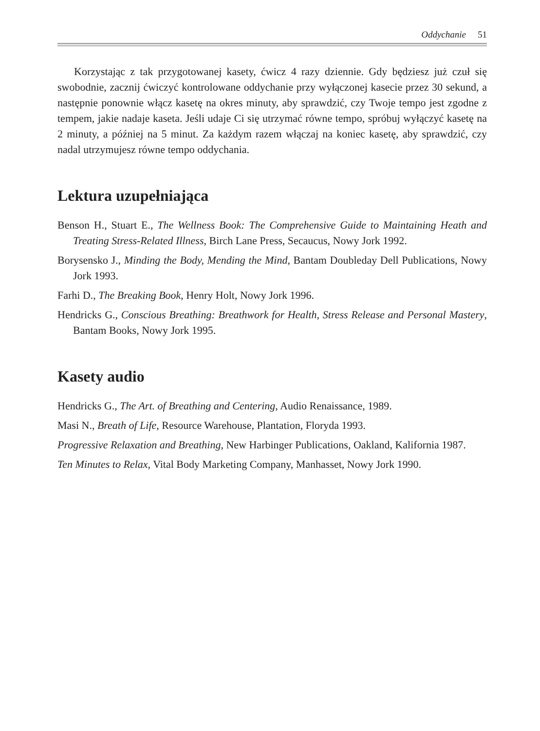Oddychanie 51
Korzystając z tak przygotowanej kasety, ćwicz 4 razy dziennie. Gdy będziesz już czuł się swobodnie, zacznij ćwiczyć kontrolowane oddychanie przy wyłączonej kasecie przez 30 sekund, a następnie ponownie włącz kasetę na okres minuty, aby sprawdzić, czy Twoje tempo jest zgodne z tempem, jakie nadaje kaseta. Jeśli udaje Ci się utrzymać równe tempo, spróbuj wyłączyć kasetę na 2 minuty, a później na 5 minut. Za każdym razem włączaj na koniec kasetę, aby sprawdzić, czy nadal utrzymujesz równe tempo oddychania.
Lektura uzupełniająca
Benson H., Stuart E., The Wellness Book: The Comprehensive Guide to Maintaining Heath and Treating Stress-Related Illness, Birch Lane Press, Secaucus, Nowy Jork 1992.
Borysensko J., Minding the Body, Mending the Mind, Bantam Doubleday Dell Publications, Nowy Jork 1993.
Farhi D., The Breaking Book, Henry Holt, Nowy Jork 1996.
Hendricks G., Conscious Breathing: Breathwork for Health, Stress Release and Personal Mastery, Bantam Books, Nowy Jork 1995.
Kasety audio
Hendricks G., The Art. of Breathing and Centering, Audio Renaissance, 1989.
Masi N., Breath of Life, Resource Warehouse, Plantation, Floryda 1993.
Progressive Relaxation and Breathing, New Harbinger Publications, Oakland, Kalifornia 1987.
Ten Minutes to Relax, Vital Body Marketing Company, Manhasset, Nowy Jork 1990.